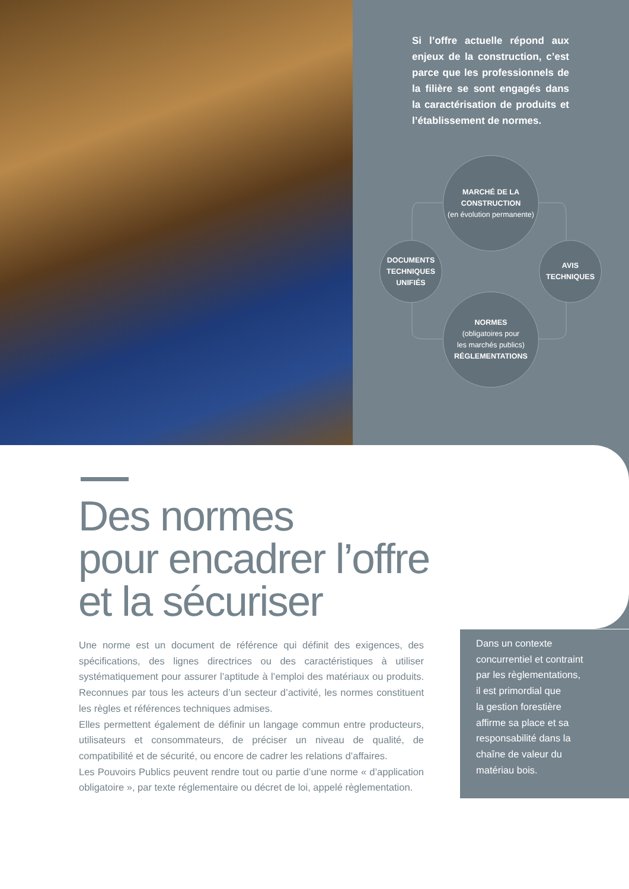Si l’offre actuelle répond aux enjeux de la construction, c’est parce que les professionnels de la filière se sont engagés dans la caractérisation de produits et l’établissement de normes.
MARCHÉ DE LA
CONSTRUCTION
(en évolution permanente)
DOCUMENTS
TECHNIQUES
UNIFIÉS
AVIS
TECHNIQUES
NORMES
(obligatoires pour
les marchés publics)
RÉGLEMENTATIONS
Des normes
pour encadrer l’offre
et la sécuriser
Une norme est un document de référence qui définit des exigences, des spécifications, des lignes directrices ou des caractéristiques à utiliser systématiquement pour assurer l’aptitude à l’emploi des matériaux ou produits. Reconnues par tous les acteurs d’un secteur d’activité, les normes constituent les règles et références techniques admises.
Elles permettent également de définir un langage commun entre producteurs, utilisateurs et consommateurs, de préciser un niveau de qualité, de compatibilité et de sécurité, ou encore de cadrer les relations d’affaires.
Les Pouvoirs Publics peuvent rendre tout ou partie d’une norme « d’application obligatoire », par texte réglementaire ou décret de loi, appelé règlementation.
Dans un contexte
concurrentiel et contraint
par les règlementations,
il est primordial que
la gestion forestière
affirme sa place et sa
responsabilité dans la
chaîne de valeur du
matériau bois.